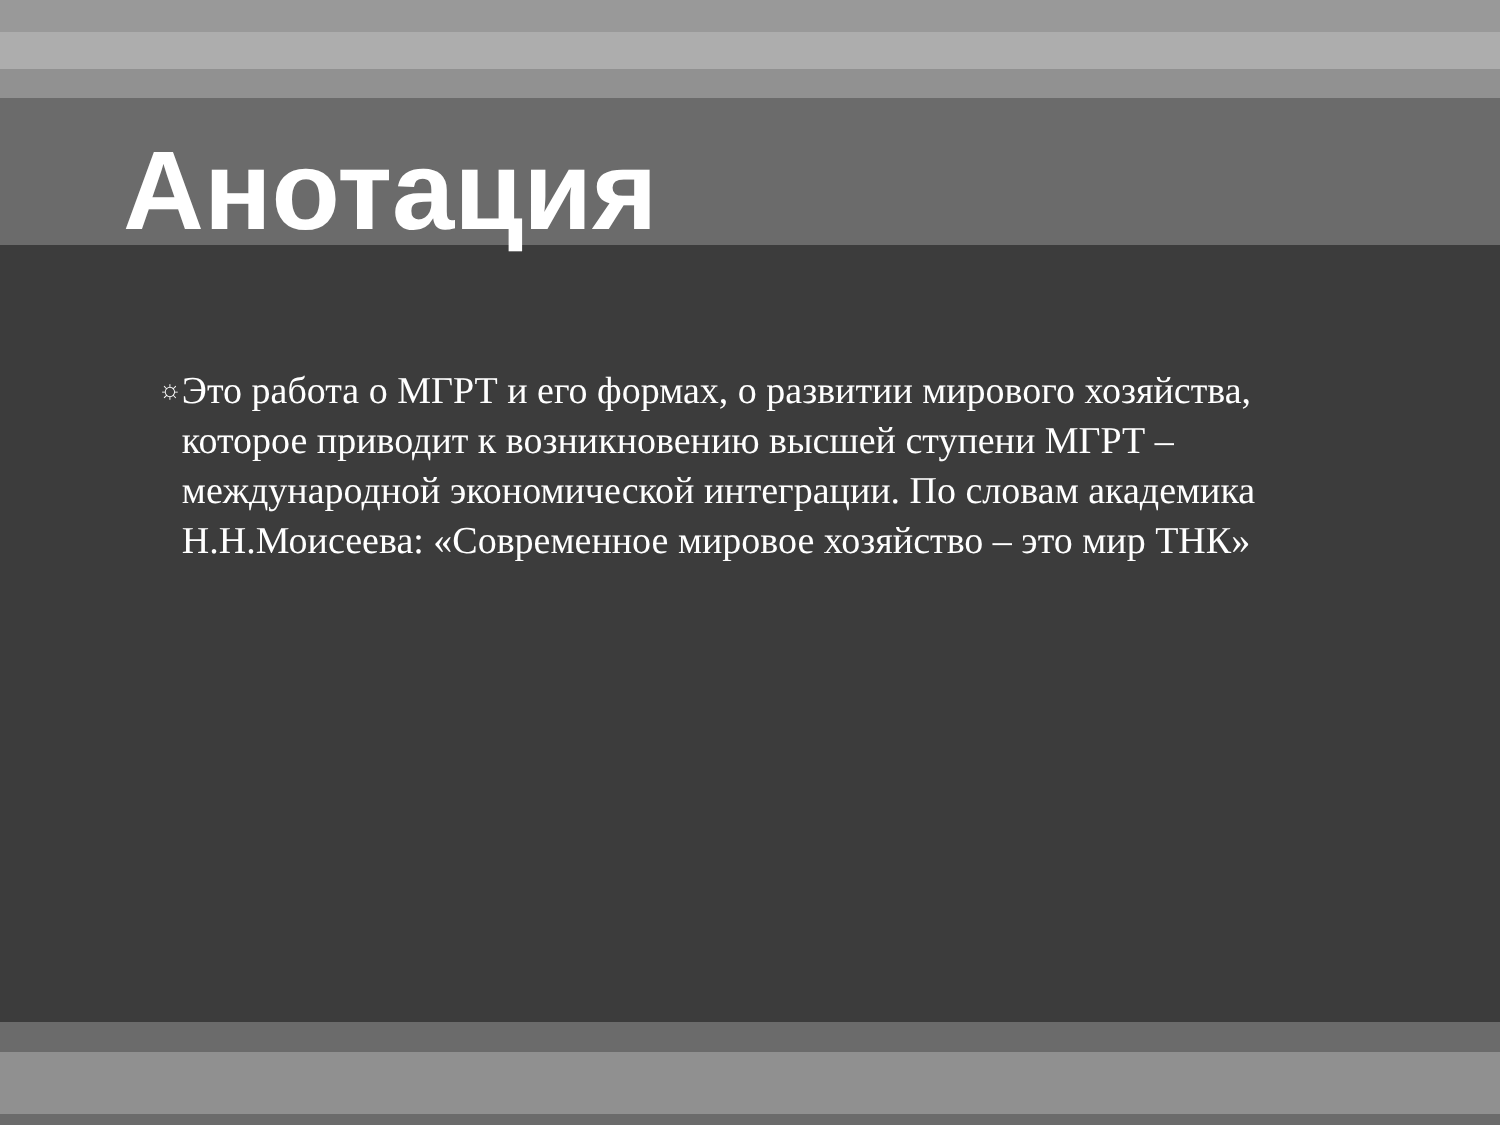Анотация
☼
Это работа о МГРТ и его формах, о развитии мирового хозяйства, которое приводит к возникновению высшей ступени МГРТ – международной экономической интеграции. По словам академика Н.Н.Моисеева: «Современное мировое хозяйство – это мир ТНК»